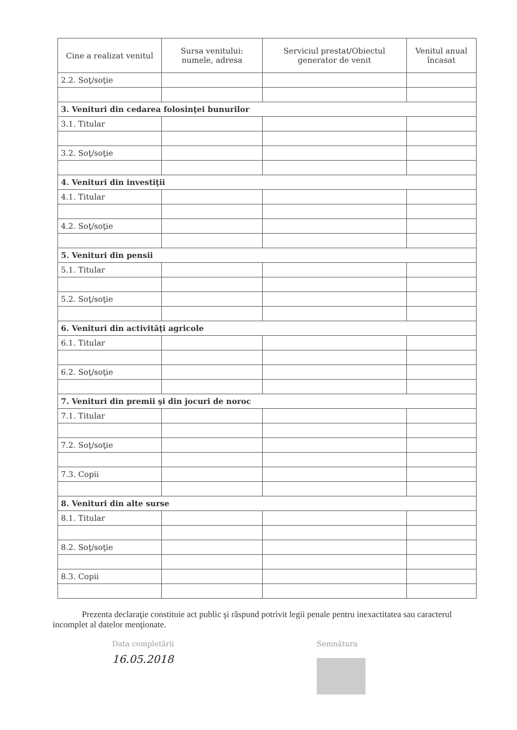| Cine a realizat venitul | Sursa venitului: numele, adresa | Serviciul prestat/Obiectul generator de venit | Venitul anual încasat |
| --- | --- | --- | --- |
| 2.2. Soţ/soţie | | | |
| 3. Venituri din cedarea folosinţei bunurilor | | | |
| 3.1. Titular | | | |
| 3.2. Soţ/soţie | | | |
| 4. Venituri din investiţii | | | |
| 4.1. Titular | | | |
| 4.2. Soţ/soţie | | | |
| 5. Venituri din pensii | | | |
| 5.1. Titular | | | |
| 5.2. Soţ/soţie | | | |
| 6. Venituri din activităţi agricole | | | |
| 6.1. Titular | | | |
| 6.2. Soţ/soţie | | | |
| 7. Venituri din premii şi din jocuri de noroc | | | |
| 7.1. Titular | | | |
| 7.2. Soţ/soţie | | | |
| 7.3. Copii | | | |
| 8. Venituri din alte surse | | | |
| 8.1. Titular | | | |
| 8.2. Soţ/soţie | | | |
| 8.3. Copii | | | |
Prezenta declaraţie constituie act public şi răspund potrivit legii penale pentru inexactitatea sau caracterul incomplet al datelor menţionate.
Data completării
16.05.2018
Semnătura